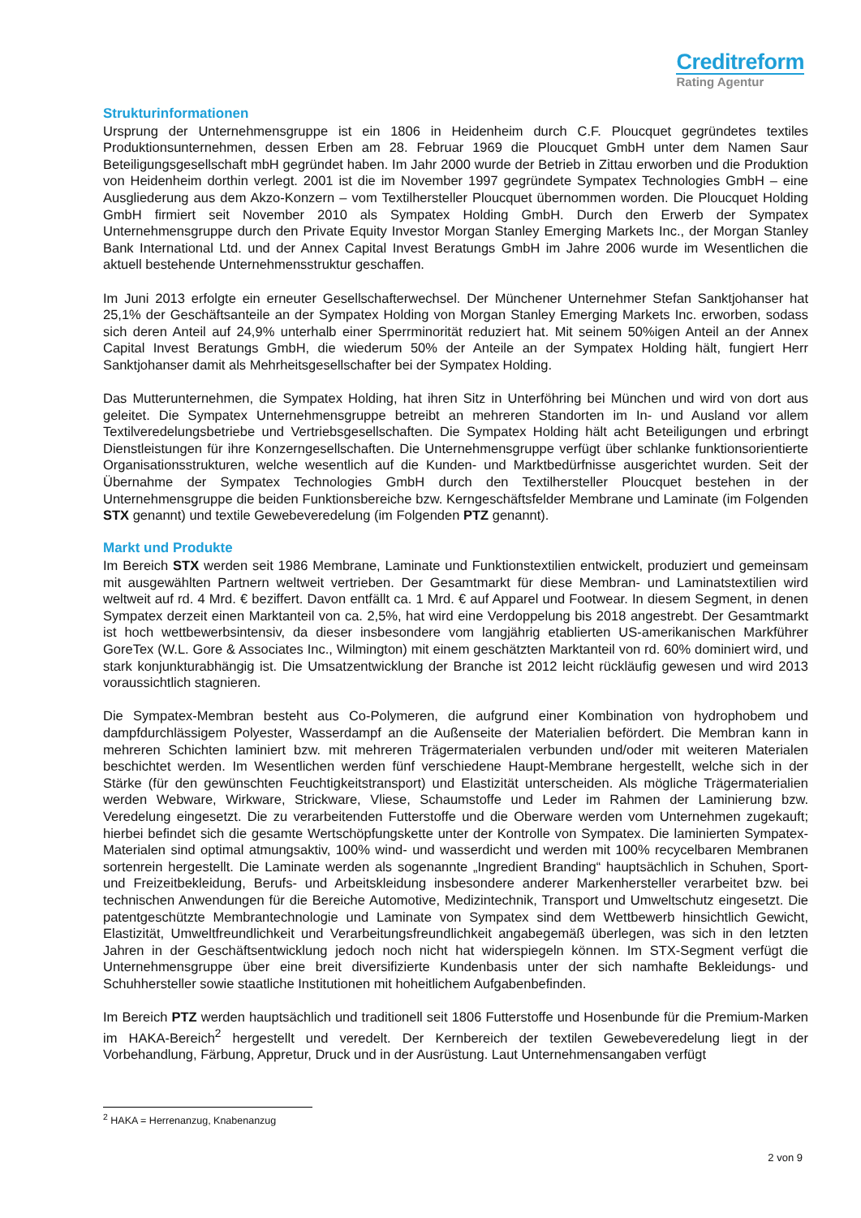Creditreform
Rating Agentur
Strukturinformationen
Ursprung der Unternehmensgruppe ist ein 1806 in Heidenheim durch C.F. Ploucquet gegründetes textiles Produktionsunternehmen, dessen Erben am 28. Februar 1969 die Ploucquet GmbH unter dem Namen Saur Beteiligungsgesellschaft mbH gegründet haben. Im Jahr 2000 wurde der Betrieb in Zittau erworben und die Produktion von Heidenheim dorthin verlegt. 2001 ist die im November 1997 gegründete Sympatex Technologies GmbH – eine Ausgliederung aus dem Akzo-Konzern – vom Textilhersteller Ploucquet übernommen worden. Die Ploucquet Holding GmbH firmiert seit November 2010 als Sympatex Holding GmbH. Durch den Erwerb der Sympatex Unternehmensgruppe durch den Private Equity Investor Morgan Stanley Emerging Markets Inc., der Morgan Stanley Bank International Ltd. und der Annex Capital Invest Beratungs GmbH im Jahre 2006 wurde im Wesentlichen die aktuell bestehende Unternehmensstruktur geschaffen.
Im Juni 2013 erfolgte ein erneuter Gesellschafterwechsel. Der Münchener Unternehmer Stefan Sanktjohanser hat 25,1% der Geschäftsanteile an der Sympatex Holding von Morgan Stanley Emerging Markets Inc. erworben, sodass sich deren Anteil auf 24,9% unterhalb einer Sperrminorität reduziert hat. Mit seinem 50%igen Anteil an der Annex Capital Invest Beratungs GmbH, die wiederum 50% der Anteile an der Sympatex Holding hält, fungiert Herr Sanktjohanser damit als Mehrheitsgesellschafter bei der Sympatex Holding.
Das Mutterunternehmen, die Sympatex Holding, hat ihren Sitz in Unterföhring bei München und wird von dort aus geleitet. Die Sympatex Unternehmensgruppe betreibt an mehreren Standorten im In- und Ausland vor allem Textilveredelungsbetriebe und Vertriebsgesellschaften. Die Sympatex Holding hält acht Beteiligungen und erbringt Dienstleistungen für ihre Konzerngesellschaften. Die Unternehmensgruppe verfügt über schlanke funktionsorientierte Organisationsstrukturen, welche wesentlich auf die Kunden- und Marktbedürfnisse ausgerichtet wurden. Seit der Übernahme der Sympatex Technologies GmbH durch den Textilhersteller Ploucquet bestehen in der Unternehmensgruppe die beiden Funktionsbereiche bzw. Kerngeschäftsfelder Membrane und Laminate (im Folgenden STX genannt) und textile Gewebeveredelung (im Folgenden PTZ genannt).
Markt und Produkte
Im Bereich STX werden seit 1986 Membrane, Laminate und Funktionstextilien entwickelt, produziert und gemeinsam mit ausgewählten Partnern weltweit vertrieben. Der Gesamtmarkt für diese Membran- und Laminatstextilien wird weltweit auf rd. 4 Mrd. € beziffert. Davon entfällt ca. 1 Mrd. € auf Apparel und Footwear. In diesem Segment, in denen Sympatex derzeit einen Marktanteil von ca. 2,5%, hat wird eine Verdoppelung bis 2018 angestrebt. Der Gesamtmarkt ist hoch wettbewerbsintensiv, da dieser insbesondere vom langjährig etablierten US-amerikanischen Markführer GoreTex (W.L. Gore & Associates Inc., Wilmington) mit einem geschätzten Marktanteil von rd. 60% dominiert wird, und stark konjunkturabhängig ist. Die Umsatzentwicklung der Branche ist 2012 leicht rückläufig gewesen und wird 2013 voraussichtlich stagnieren.
Die Sympatex-Membran besteht aus Co-Polymeren, die aufgrund einer Kombination von hydrophobem und dampfdurchlässigem Polyester, Wasserdampf an die Außenseite der Materialien befördert. Die Membran kann in mehreren Schichten laminiert bzw. mit mehreren Trägermaterialen verbunden und/oder mit weiteren Materialen beschichtet werden. Im Wesentlichen werden fünf verschiedene Haupt-Membrane hergestellt, welche sich in der Stärke (für den gewünschten Feuchtigkeitstransport) und Elastizität unterscheiden. Als mögliche Trägermaterialien werden Webware, Wirkware, Strickware, Vliese, Schaumstoffe und Leder im Rahmen der Laminierung bzw. Veredelung eingesetzt. Die zu verarbeitenden Futterstoffe und die Oberware werden vom Unternehmen zugekauft; hierbei befindet sich die gesamte Wertschöpfungskette unter der Kontrolle von Sympatex. Die laminierten Sympatex-Materialen sind optimal atmungsaktiv, 100% wind- und wasserdicht und werden mit 100% recycelbaren Membranen sortenrein hergestellt. Die Laminate werden als sogenannte „Ingredient Branding“ hauptsächlich in Schuhen, Sport- und Freizeitbekleidung, Berufs- und Arbeitskleidung insbesondere anderer Markenhersteller verarbeitet bzw. bei technischen Anwendungen für die Bereiche Automotive, Medizintechnik, Transport und Umweltschutz eingesetzt. Die patentgeschützte Membrantechnologie und Laminate von Sympatex sind dem Wettbewerb hinsichtlich Gewicht, Elastizität, Umweltfreundlichkeit und Verarbeitungsfreundlichkeit angabegemäß überlegen, was sich in den letzten Jahren in der Geschäftsentwicklung jedoch noch nicht hat widerspiegeln können. Im STX-Segment verfügt die Unternehmensgruppe über eine breit diversifizierte Kundenbasis unter der sich namhafte Bekleidungs- und Schuhhersteller sowie staatliche Institutionen mit hoheitlichem Aufgabenbefinden.
Im Bereich PTZ werden hauptsächlich und traditionell seit 1806 Futterstoffe und Hosenbunde für die Premium-Marken im HAKA-Bereich<sup>2</sup> hergestellt und veredelt. Der Kernbereich der textilen Gewebeveredelung liegt in der Vorbehandlung, Färbung, Appretur, Druck und in der Ausrüstung. Laut Unternehmensangaben verfügt
<sup>2</sup> HAKA = Herrenanzug, Knabenanzug
2 von 9